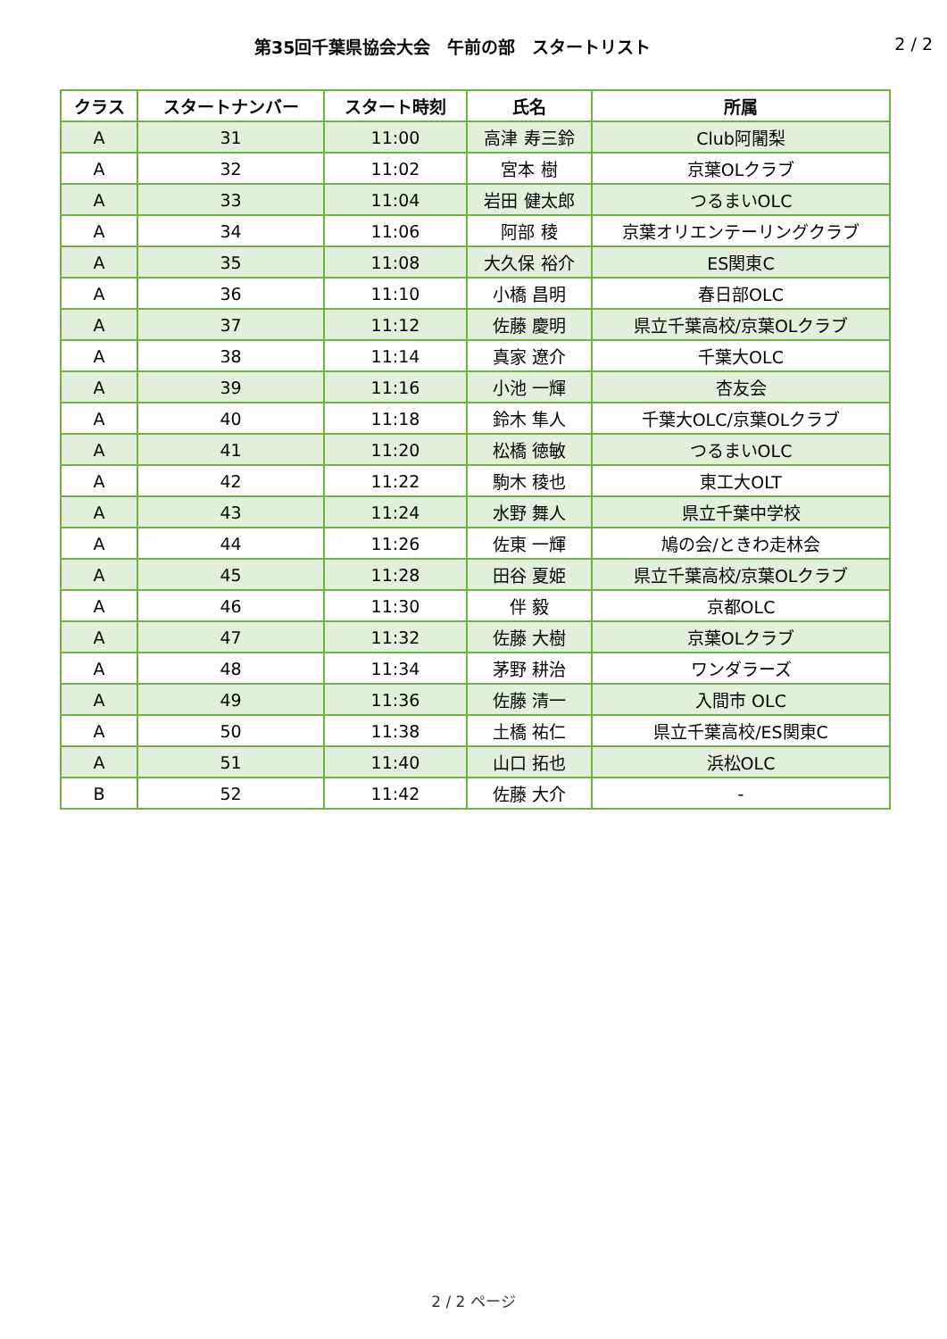第35回千葉県協会大会　午前の部　スタートリスト
2 / 2
| クラス | スタートナンバー | スタート時刻 | 氏名 | 所属 |
| --- | --- | --- | --- | --- |
| A | 31 | 11:00 | 高津 寿三鈴 | Club阿闍梨 |
| A | 32 | 11:02 | 宮本 樹 | 京葉OLクラブ |
| A | 33 | 11:04 | 岩田 健太郎 | つるまいOLC |
| A | 34 | 11:06 | 阿部 稜 | 京葉オリエンテーリングクラブ |
| A | 35 | 11:08 | 大久保 裕介 | ES関東C |
| A | 36 | 11:10 | 小橋 昌明 | 春日部OLC |
| A | 37 | 11:12 | 佐藤 慶明 | 県立千葉高校/京葉OLクラブ |
| A | 38 | 11:14 | 真家 遼介 | 千葉大OLC |
| A | 39 | 11:16 | 小池 一輝 | 杏友会 |
| A | 40 | 11:18 | 鈴木 隼人 | 千葉大OLC/京葉OLクラブ |
| A | 41 | 11:20 | 松橋 徳敏 | つるまいOLC |
| A | 42 | 11:22 | 駒木 稜也 | 東工大OLT |
| A | 43 | 11:24 | 水野 舞人 | 県立千葉中学校 |
| A | 44 | 11:26 | 佐東 一輝 | 鳩の会/ときわ走林会 |
| A | 45 | 11:28 | 田谷 夏姫 | 県立千葉高校/京葉OLクラブ |
| A | 46 | 11:30 | 伴 毅 | 京都OLC |
| A | 47 | 11:32 | 佐藤 大樹 | 京葉OLクラブ |
| A | 48 | 11:34 | 茅野 耕治 | ワンダラーズ |
| A | 49 | 11:36 | 佐藤 清一 | 入間市 OLC |
| A | 50 | 11:38 | 土橋 祐仁 | 県立千葉高校/ES関東C |
| A | 51 | 11:40 | 山口 拓也 | 浜松OLC |
| B | 52 | 11:42 | 佐藤 大介 | - |
2 / 2 ページ